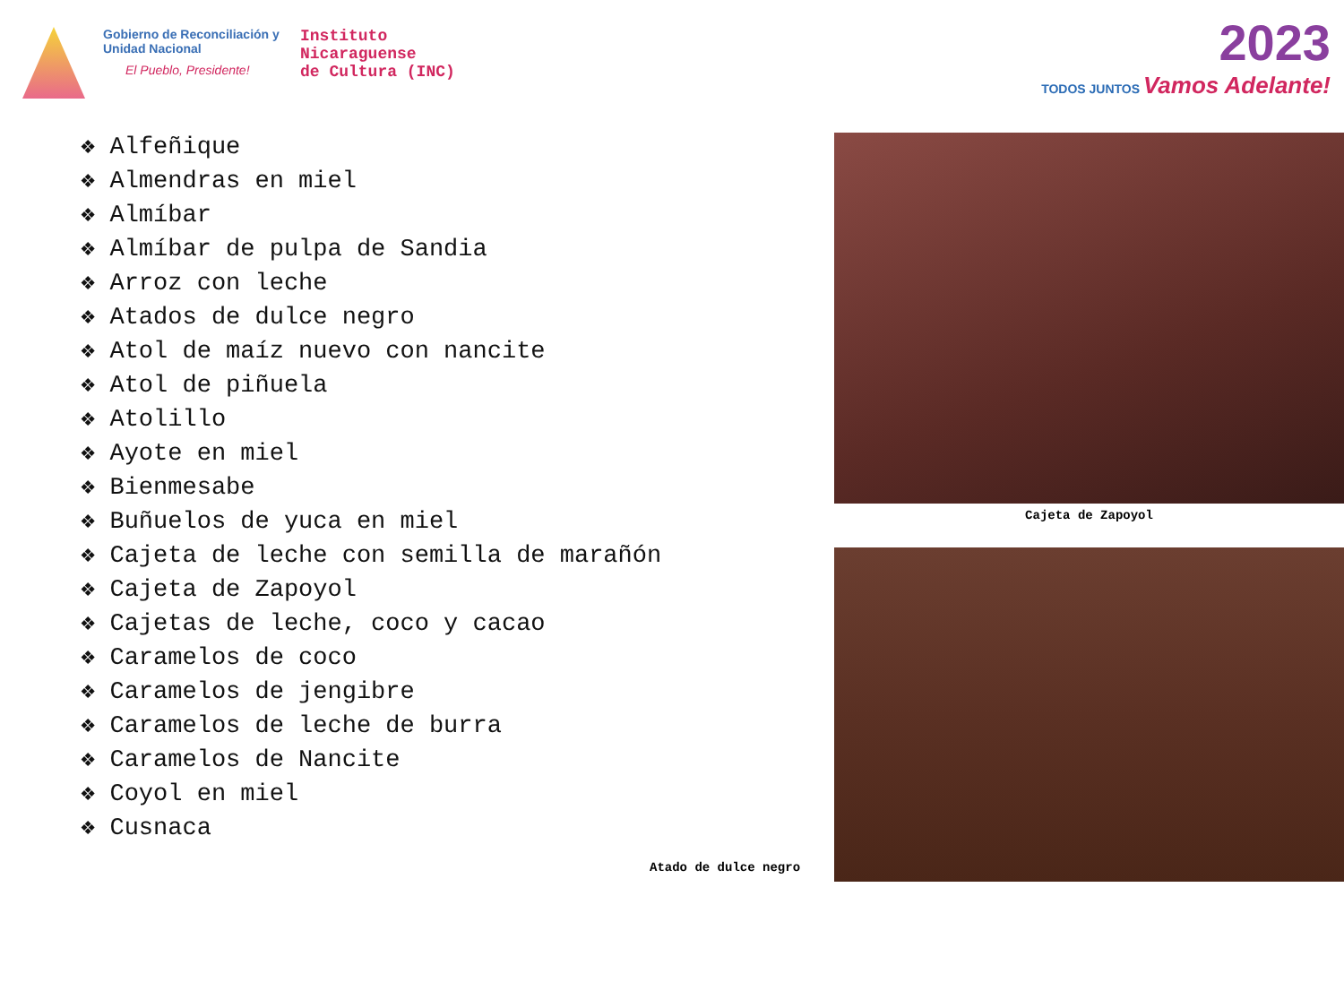Gobierno de Reconciliación y Unidad Nacional
El Pueblo, Presidente!
Instituto
Nicaraguense
de Cultura (INC)
2023
TODOS JUNTOS Vamos Adelante!
❖ Alfeñique
❖ Almendras en miel
❖ Almíbar
❖ Almíbar de pulpa de Sandia
❖ Arroz con leche
❖ Atados de dulce negro
❖ Atol de maíz nuevo con nancite
❖ Atol de piñuela
❖ Atolillo
❖ Ayote en miel
❖ Bienmesabe
❖ Buñuelos de yuca en miel
❖ Cajeta de leche con semilla de marañón
❖ Cajeta de Zapoyol
❖ Cajetas de leche, coco y cacao
❖ Caramelos de coco
❖ Caramelos de jengibre
❖ Caramelos de leche de burra
❖ Caramelos de Nancite
❖ Coyol en miel
❖ Cusnaca
Cajeta de Zapoyol
Atado de dulce negro